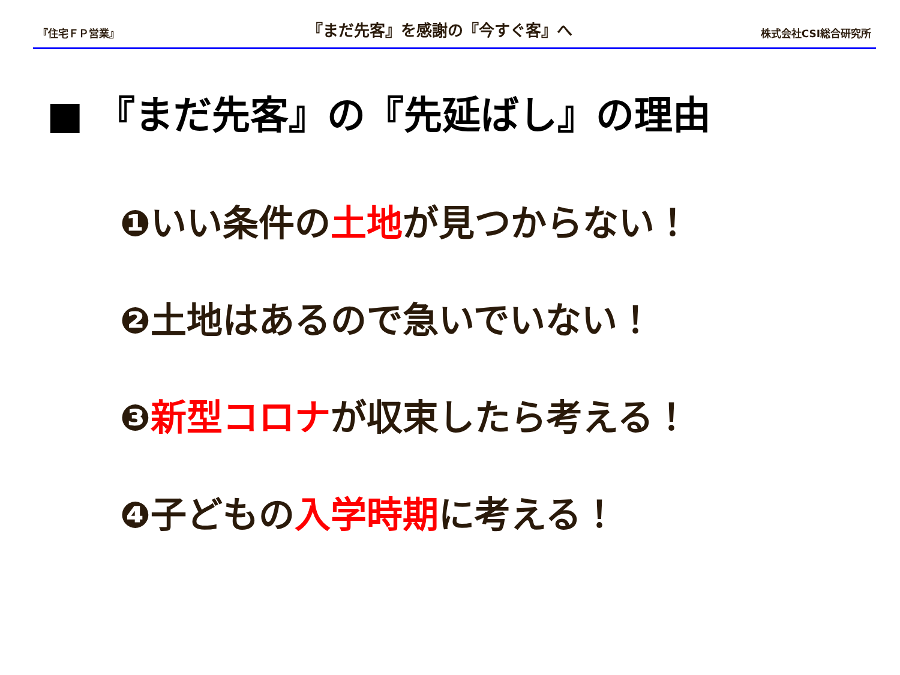『住宅ＦＰ営業』 『まだ先客』を感謝の『今すぐ客』へ 株式会社CSI総合研究所
■ 『まだ先客』の『先延ばし』の理由
❶いい条件の土地が見つからない！
❷土地はあるので急いでいない！
❸新型コロナが収束したら考える！
❹子どもの入学時期に考える！